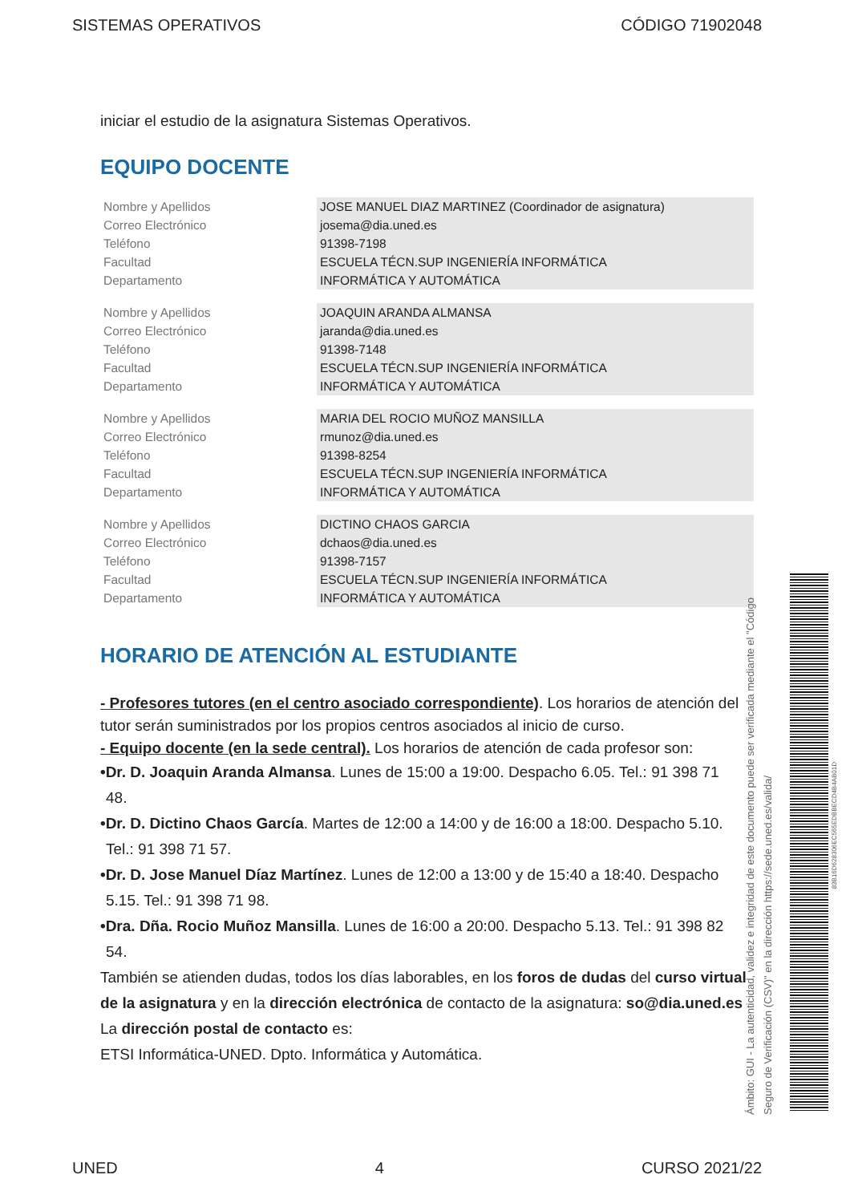SISTEMAS OPERATIVOS CÓDIGO 71902048
iniciar el estudio de la asignatura Sistemas Operativos.
EQUIPO DOCENTE
| Nombre y Apellidos | JOSE MANUEL DIAZ MARTINEZ (Coordinador de asignatura) |
| Correo Electrónico | josema@dia.uned.es |
| Teléfono | 91398-7198 |
| Facultad | ESCUELA TÉCN.SUP INGENIERÍA INFORMÁTICA |
| Departamento | INFORMÁTICA Y AUTOMÁTICA |
| Nombre y Apellidos | JOAQUIN ARANDA ALMANSA |
| Correo Electrónico | jaranda@dia.uned.es |
| Teléfono | 91398-7148 |
| Facultad | ESCUELA TÉCN.SUP INGENIERÍA INFORMÁTICA |
| Departamento | INFORMÁTICA Y AUTOMÁTICA |
| Nombre y Apellidos | MARIA DEL ROCIO MUÑOZ MANSILLA |
| Correo Electrónico | rmunoz@dia.uned.es |
| Teléfono | 91398-8254 |
| Facultad | ESCUELA TÉCN.SUP INGENIERÍA INFORMÁTICA |
| Departamento | INFORMÁTICA Y AUTOMÁTICA |
| Nombre y Apellidos | DICTINO CHAOS GARCIA |
| Correo Electrónico | dchaos@dia.uned.es |
| Teléfono | 91398-7157 |
| Facultad | ESCUELA TÉCN.SUP INGENIERÍA INFORMÁTICA |
| Departamento | INFORMÁTICA Y AUTOMÁTICA |
HORARIO DE ATENCIÓN AL ESTUDIANTE
- Profesores tutores (en el centro asociado correspondiente). Los horarios de atención del tutor serán suministrados por los propios centros asociados al inicio de curso.
- Equipo docente (en la sede central). Los horarios de atención de cada profesor son:
•Dr. D. Joaquin Aranda Almansa. Lunes de 15:00 a 19:00. Despacho 6.05. Tel.: 91 398 71
48.
•Dr. D. Dictino Chaos García. Martes de 12:00 a 14:00 y de 16:00 a 18:00. Despacho 5.10.
Tel.: 91 398 71 57.
•Dr. D. Jose Manuel Díaz Martínez. Lunes de 12:00 a 13:00 y de 15:40 a 18:40. Despacho
5.15. Tel.: 91 398 71 98.
•Dra. Dña. Rocio Muñoz Mansilla. Lunes de 16:00 a 20:00. Despacho 5.13. Tel.: 91 398 82
54.
También se atienden dudas, todos los días laborables, en los foros de dudas del curso virtual de la asignatura y en la dirección electrónica de contacto de la asignatura: so@dia.uned.es
La dirección postal de contacto es:
ETSI Informática-UNED. Dpto. Informática y Automática.
Ámbito: GUI - La autenticidad, validez e integridad de este documento puede ser verificada mediante el "Código Seguro de Verificación (CSV)" en la dirección https://sede.uned.es/valida/
83B16D628306EC565EDBBECD4B4AB01D
UNED 4 CURSO 2021/22